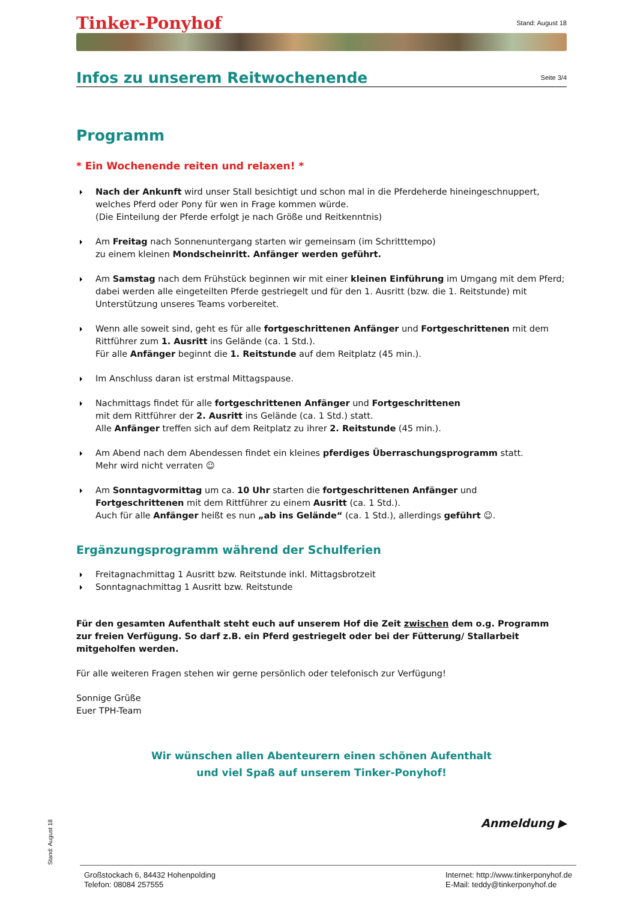Tinker-Ponyhof Stand: August 18
Infos zu unserem Reitwochenende
Seite 3/4
Programm
* Ein Wochenende reiten und relaxen! *
Nach der Ankunft wird unser Stall besichtigt und schon mal in die Pferdeherde hineingeschnuppert, welches Pferd oder Pony für wen in Frage kommen würde.
(Die Einteilung der Pferde erfolgt je nach Größe und Reitkenntnis)
Am Freitag nach Sonnenuntergang starten wir gemeinsam (im Schritttempo)
zu einem kleinen Mondscheinritt. Anfänger werden geführt.
Am Samstag nach dem Frühstück beginnen wir mit einer kleinen Einführung im Umgang mit dem Pferd; dabei werden alle eingeteilten Pferde gestriegelt und für den 1. Ausritt (bzw. die 1. Reitstunde) mit Unterstützung unseres Teams vorbereitet.
Wenn alle soweit sind, geht es für alle fortgeschrittenen Anfänger und Fortgeschrittenen mit dem Rittführer zum 1. Ausritt ins Gelände (ca. 1 Std.).
Für alle Anfänger beginnt die 1. Reitstunde auf dem Reitplatz (45 min.).
Im Anschluss daran ist erstmal Mittagspause.
Nachmittags findet für alle fortgeschrittenen Anfänger und Fortgeschrittenen
mit dem Rittführer der 2. Ausritt ins Gelände (ca. 1 Std.) statt.
Alle Anfänger treffen sich auf dem Reitplatz zu ihrer 2. Reitstunde (45 min.).
Am Abend nach dem Abendessen findet ein kleines pferdiges Überraschungsprogramm statt.
Mehr wird nicht verraten ☺
Am Sonntagvormittag um ca. 10 Uhr starten die fortgeschrittenen Anfänger und Fortgeschrittenen mit dem Rittführer zu einem Ausritt (ca. 1 Std.).
Auch für alle Anfänger heißt es nun „ab ins Gelände“ (ca. 1 Std.), allerdings geführt ☺.
Ergänzungsprogramm während der Schulferien
Freitagnachmittag 1 Ausritt bzw. Reitstunde inkl. Mittagsbrotzeit
Sonntagnachmittag 1 Ausritt bzw. Reitstunde
Für den gesamten Aufenthalt steht euch auf unserem Hof die Zeit zwischen dem o.g. Programm zur freien Verfügung. So darf z.B. ein Pferd gestriegelt oder bei der Fütterung/ Stallarbeit mitgeholfen werden.
Für alle weiteren Fragen stehen wir gerne persönlich oder telefonisch zur Verfügung!
Sonnige Grüße
Euer TPH-Team
Wir wünschen allen Abenteurern einen schönen Aufenthalt
und viel Spaß auf unserem Tinker-Ponyhof!
Anmeldung ▶
Stand: August 18
Großstockach 6, 84432 Hohenpolding
Telefon: 08084 257555
Internet: http://www.tinkerponyhof.de
E-Mail: teddy@tinkerponyhof.de